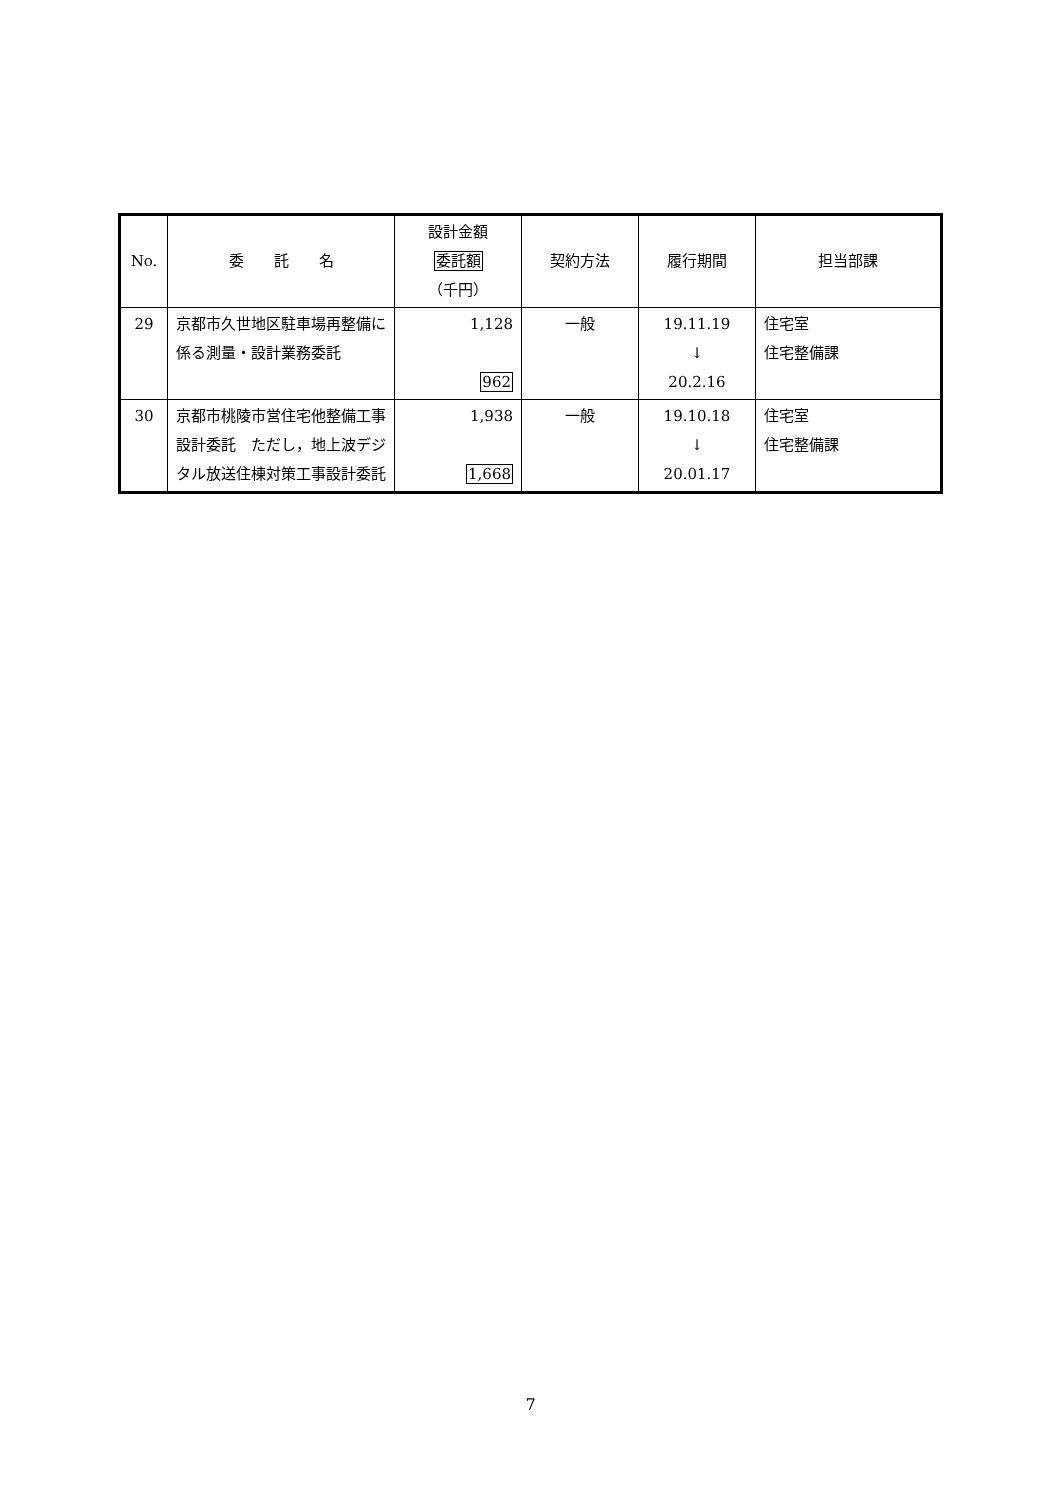| No. | 委 託 名 | 設計金額 委託額 （千円） | 契約方法 | 履行期間 | 担当部課 |
| --- | --- | --- | --- | --- | --- |
| 29 | 京都市久世地区駐車場再整備に係る測量・設計業務委託 | 1,128 962 | 一般 | 19.11.19 ↓ 20.2.16 | 住宅室 住宅整備課 |
| 30 | 京都市桃陵市営住宅他整備工事設計委託 ただし，地上波デジタル放送住棟対策工事設計委託 | 1,938 1,668 | 一般 | 19.10.18 ↓ 20.01.17 | 住宅室 住宅整備課 |
7